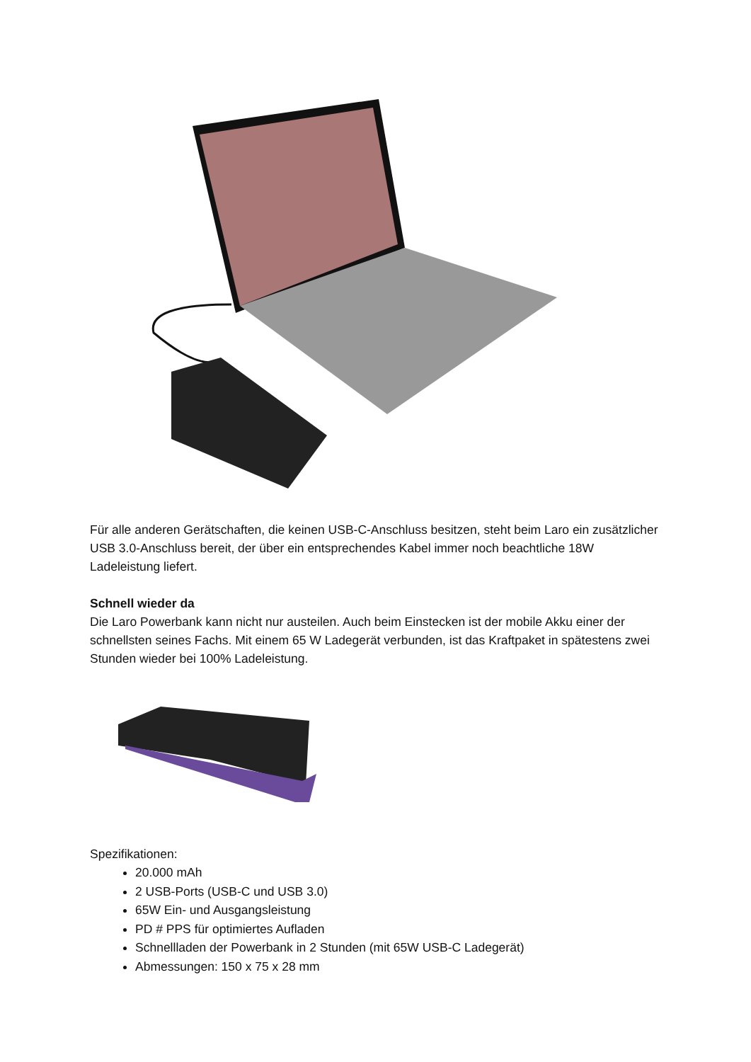Für alle anderen Gerätschaften, die keinen USB-C-Anschluss besitzen, steht beim Laro ein zusätzlicher USB 3.0-Anschluss bereit, der über ein entsprechendes Kabel immer noch beachtliche 18W Ladeleistung liefert.
Schnell wieder da
Die Laro Powerbank kann nicht nur austeilen. Auch beim Einstecken ist der mobile Akku einer der schnellsten seines Fachs. Mit einem 65 W Ladegerät verbunden, ist das Kraftpaket in spätestens zwei Stunden wieder bei 100% Ladeleistung.
Spezifikationen:
20.000 mAh
2 USB-Ports (USB-C und USB 3.0)
65W Ein- und Ausgangsleistung
PD # PPS für optimiertes Aufladen
Schnellladen der Powerbank in 2 Stunden (mit 65W USB-C Ladegerät)
Abmessungen: 150 x 75 x 28 mm